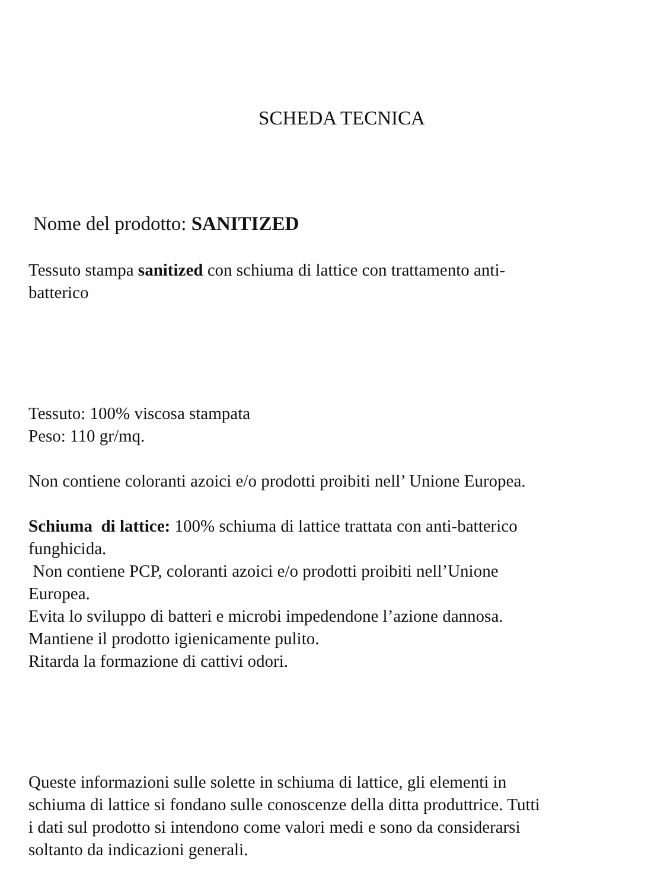SCHEDA TECNICA
Nome del prodotto: SANITIZED
Tessuto stampa sanitized con schiuma di lattice con trattamento anti-
batterico
Tessuto: 100% viscosa stampata
Peso: 110 gr/mq.
Non contiene coloranti azoici e/o prodotti proibiti nell’ Unione Europea.
Schiuma di lattice: 100% schiuma di lattice trattata con anti-batterico
funghicida.
Non contiene PCP, coloranti azoici e/o prodotti proibiti nell’Unione
Europea.
Evita lo sviluppo di batteri e microbi impedendone l’azione dannosa.
Mantiene il prodotto igienicamente pulito.
Ritarda la formazione di cattivi odori.
Queste informazioni sulle solette in schiuma di lattice, gli elementi in
schiuma di lattice si fondano sulle conoscenze della ditta produttrice. Tutti
i dati sul prodotto si intendono come valori medi e sono da considerarsi
soltanto da indicazioni generali.